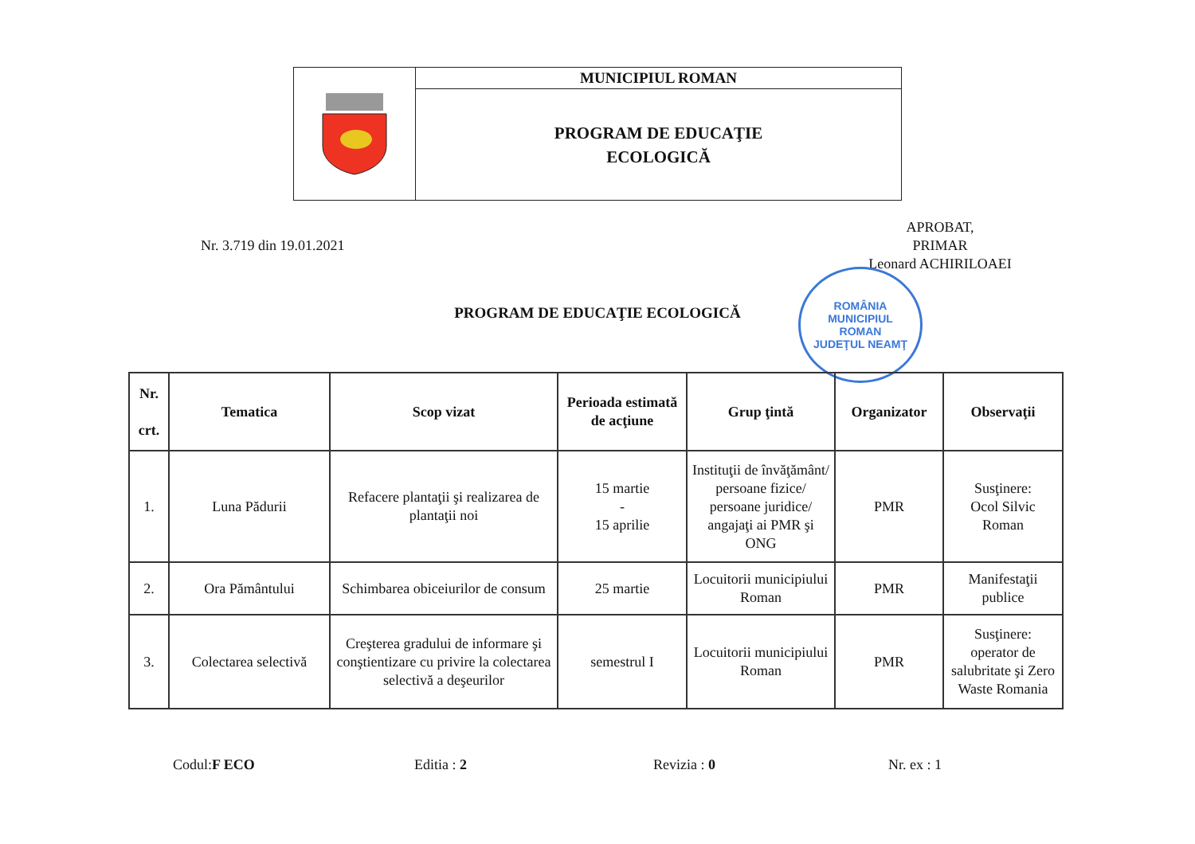MUNICIPIUL ROMAN
PROGRAM DE EDUCAŢIE
ECOLOGICĂ
Nr. 3.719 din 19.01.2021
APROBAT,
PRIMAR
Leonard ACHIRILOAEI
ROMÂNIA
MUNICIPIUL
ROMAN
JUDEŢUL NEAMŢ
PROGRAM DE EDUCAŢIE ECOLOGICĂ
| Nr. crt. | Tematica | Scop vizat | Perioada estimată de acţiune | Grup ţintă | Organizator | Observaţii |
| --- | --- | --- | --- | --- | --- | --- |
| 1. | Luna Pădurii | Refacere plantaţii şi realizarea de plantaţii noi | 15 martie - 15 aprilie | Instituţii de învăţământ/ persoane fizice/ persoane juridice/ angajaţi ai PMR şi ONG | PMR | Susţinere: Ocol Silvic Roman |
| 2. | Ora Pământului | Schimbarea obiceiurilor de consum | 25 martie | Locuitorii municipiului Roman | PMR | Manifestaţii publice |
| 3. | Colectarea selectivă | Creşterea gradului de informare şi conştientizare cu privire la colectarea selectivă a deşeurilor | semestrul I | Locuitorii municipiului Roman | PMR | Susţinere: operator de salubritate şi Zero Waste Romania |
Codul:F ECO Editia : 2 Revizia : 0 Nr. ex : 1